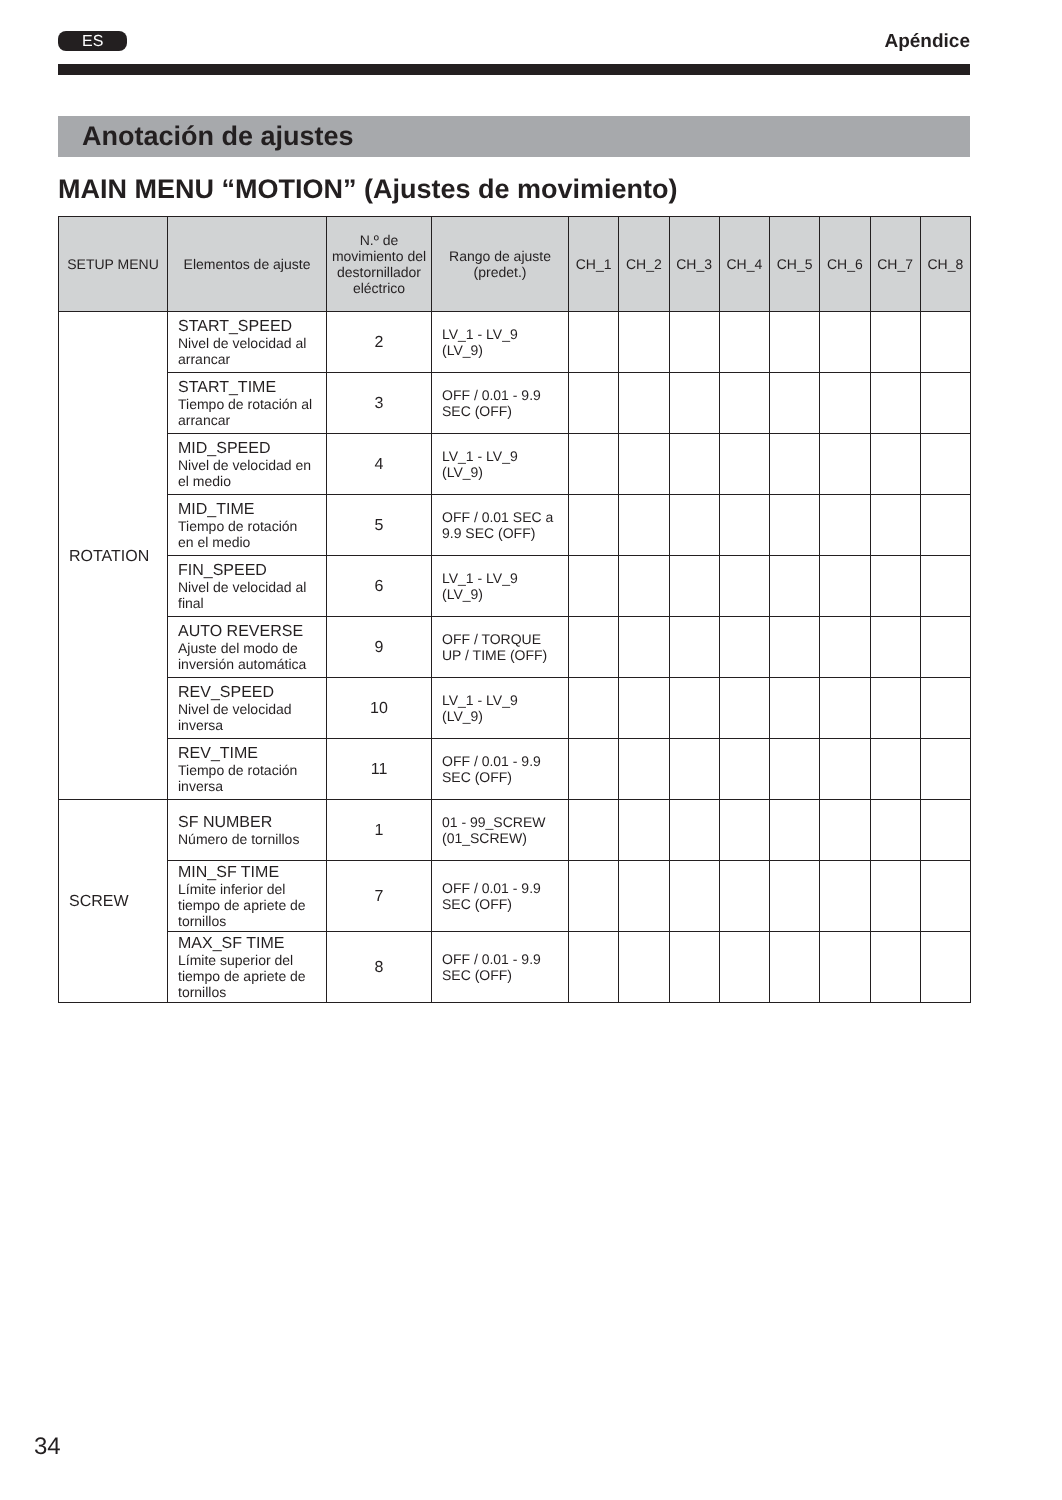ES Apéndice
Anotación de ajustes
MAIN MENU “MOTION” (Ajustes de movimiento)
| SETUP MENU | Elementos de ajuste | N.º de movimiento del destornillador eléctrico | Rango de ajuste (predet.) | CH_1 | CH_2 | CH_3 | CH_4 | CH_5 | CH_6 | CH_7 | CH_8 |
| --- | --- | --- | --- | --- | --- | --- | --- | --- | --- | --- | --- |
| ROTATION | START_SPEED Nivel de velocidad al arrancar | 2 | LV_1 - LV_9 (LV_9) | | | | | | | | |
| | START_TIME Tiempo de rotación al arrancar | 3 | OFF / 0.01 - 9.9 SEC (OFF) | | | | | | | | |
| | MID_SPEED Nivel de velocidad en el medio | 4 | LV_1 - LV_9 (LV_9) | | | | | | | | |
| | MID_TIME Tiempo de rotación en el medio | 5 | OFF / 0.01 SEC a 9.9 SEC (OFF) | | | | | | | | |
| | FIN_SPEED Nivel de velocidad al final | 6 | LV_1 - LV_9 (LV_9) | | | | | | | | |
| | AUTO REVERSE Ajuste del modo de inversión automática | 9 | OFF / TORQUE UP / TIME (OFF) | | | | | | | | |
| | REV_SPEED Nivel de velocidad inversa | 10 | LV_1 - LV_9 (LV_9) | | | | | | | | |
| | REV_TIME Tiempo de rotación inversa | 11 | OFF / 0.01 - 9.9 SEC (OFF) | | | | | | | | |
| SCREW | SF NUMBER Número de tornillos | 1 | 01 - 99_SCREW (01_SCREW) | | | | | | | | |
| | MIN_SF TIME Límite inferior del tiempo de apriete de tornillos | 7 | OFF / 0.01 - 9.9 SEC (OFF) | | | | | | | | |
| | MAX_SF TIME Límite superior del tiempo de apriete de tornillos | 8 | OFF / 0.01 - 9.9 SEC (OFF) | | | | | | | | |
34